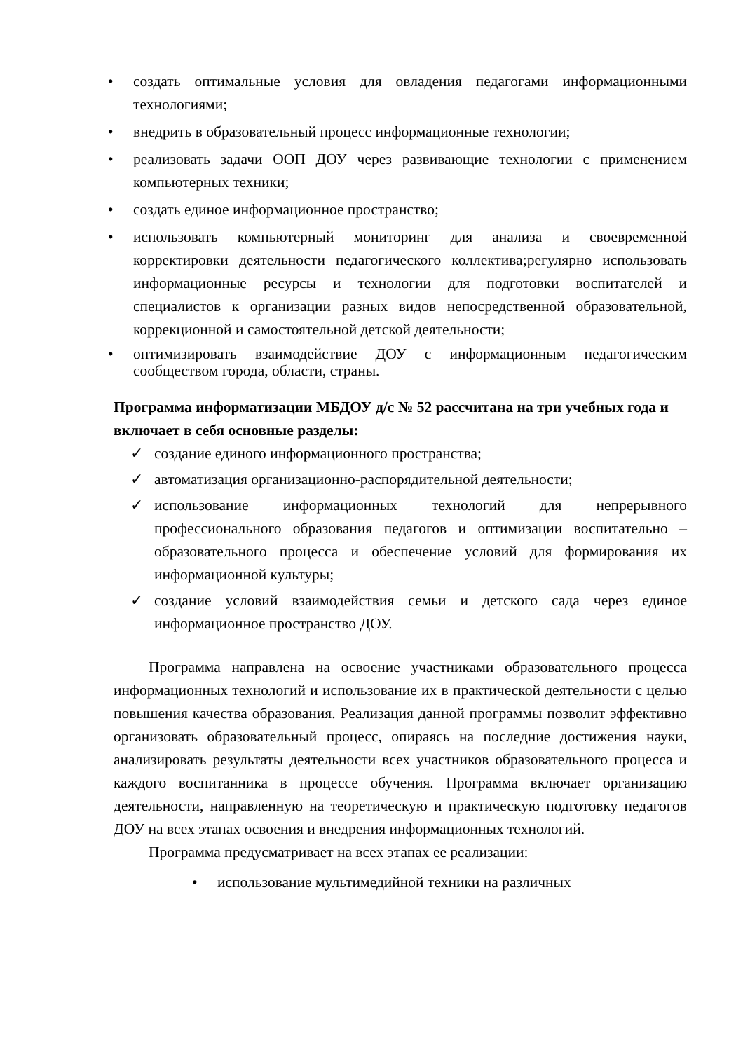создать оптимальные условия для овладения педагогами информационными технологиями;
внедрить в образовательный процесс информационные технологии;
реализовать задачи ООП ДОУ через развивающие технологии с применением компьютерных техники;
создать единое информационное пространство;
использовать компьютерный мониторинг для анализа и своевременной корректировки деятельности педагогического коллектива;регулярно использовать информационные ресурсы и технологии для подготовки воспитателей и специалистов к организации разных видов непосредственной образовательной, коррекционной и самостоятельной детской деятельности;
оптимизировать взаимодействие ДОУ с информационным педагогическим сообществом города, области, страны.
Программа информатизации МБДОУ д/с № 52 рассчитана на три учебных года и включает в себя основные разделы:
создание единого информационного пространства;
автоматизация организационно-распорядительной деятельности;
использование информационных технологий для непрерывного профессионального образования педагогов и оптимизации воспитательно – образовательного процесса и обеспечение условий для формирования их информационной культуры;
создание условий взаимодействия семьи и детского сада через единое информационное пространство ДОУ.
Программа направлена на освоение участниками образовательного процесса информационных технологий и использование их в практической деятельности с целью повышения качества образования. Реализация данной программы позволит эффективно организовать образовательный процесс, опираясь на последние достижения науки, анализировать результаты деятельности всех участников образовательного процесса и каждого воспитанника в процессе обучения. Программа включает организацию деятельности, направленную на теоретическую и практическую подготовку педагогов ДОУ на всех этапах освоения и внедрения информационных технологий.
Программа предусматривает на всех этапах ее реализации:
использование мультимедийной техники на различных